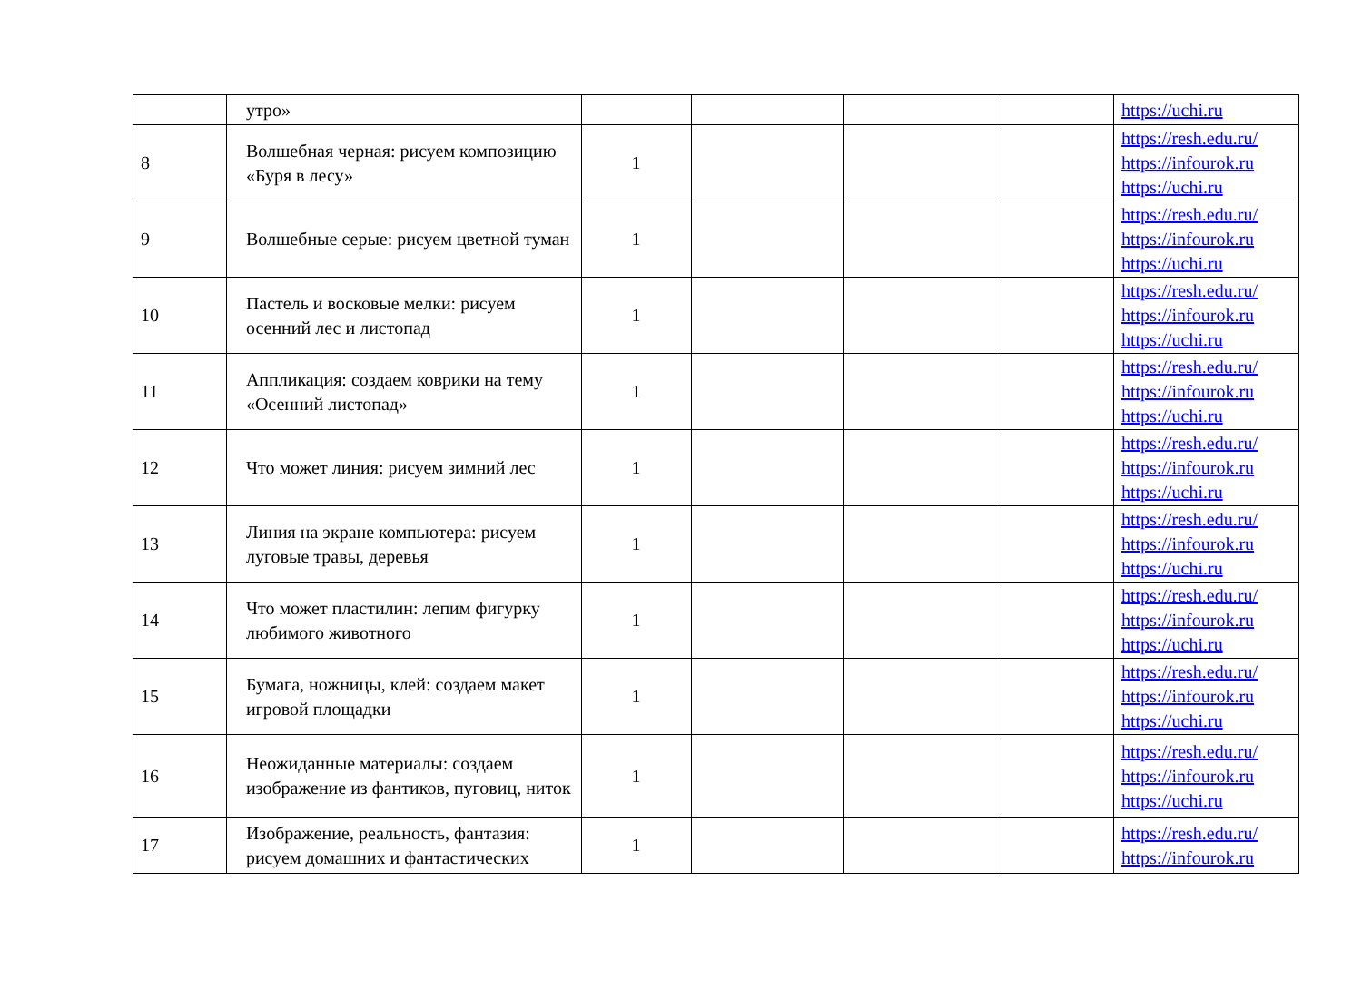| | утро» | | | | | https://uchi.ru |
| 8 | Волшебная черная: рисуем композицию «Буря в лесу» | 1 | | | | https://resh.edu.ru/ https://infourok.ru https://uchi.ru |
| 9 | Волшебные серые: рисуем цветной туман | 1 | | | | https://resh.edu.ru/ https://infourok.ru https://uchi.ru |
| 10 | Пастель и восковые мелки: рисуем осенний лес и листопад | 1 | | | | https://resh.edu.ru/ https://infourok.ru https://uchi.ru |
| 11 | Аппликация: создаем коврики на тему «Осенний листопад» | 1 | | | | https://resh.edu.ru/ https://infourok.ru https://uchi.ru |
| 12 | Что может линия: рисуем зимний лес | 1 | | | | https://resh.edu.ru/ https://infourok.ru https://uchi.ru |
| 13 | Линия на экране компьютера: рисуем луговые травы, деревья | 1 | | | | https://resh.edu.ru/ https://infourok.ru https://uchi.ru |
| 14 | Что может пластилин: лепим фигурку любимого животного | 1 | | | | https://resh.edu.ru/ https://infourok.ru https://uchi.ru |
| 15 | Бумага, ножницы, клей: создаем макет игровой площадки | 1 | | | | https://resh.edu.ru/ https://infourok.ru https://uchi.ru |
| 16 | Неожиданные материалы: создаем изображение из фантиков, пуговиц, ниток | 1 | | | | https://resh.edu.ru/ https://infourok.ru https://uchi.ru |
| 17 | Изображение, реальность, фантазия: рисуем домашних и фантастических | 1 | | | | https://resh.edu.ru/ https://infourok.ru |